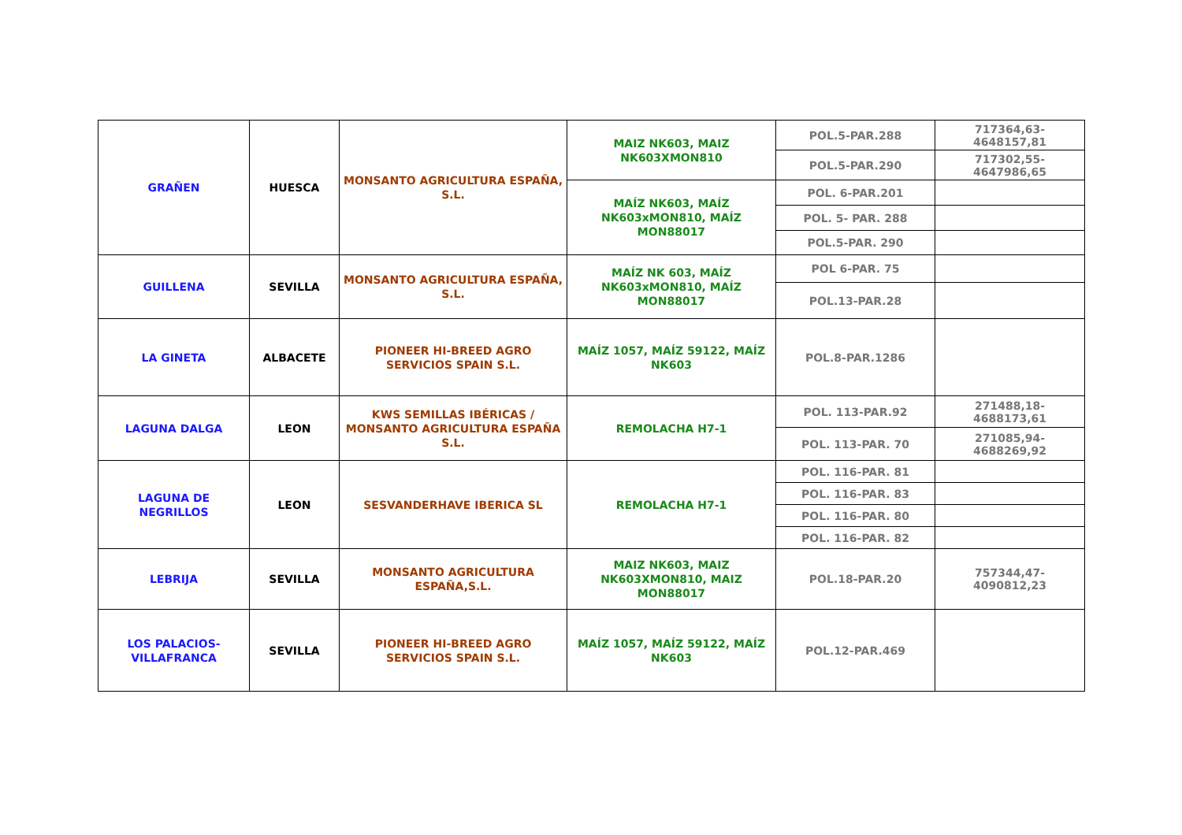| GRAÑEN | HUESCA | MONSANTO AGRICULTURA ESPAÑA, S.L. | MAIZ NK603, MAIZ NK603XMON810 | POL.5-PAR.288 | 717364,63-4648157,81 |
| | | | | POL.5-PAR.290 | 717302,55-4647986,65 |
| | | | MAÍZ NK603, MAÍZ NK603xMON810, MAÍZ MON88017 | POL. 6-PAR.201 | |
| | | | | POL. 5- PAR. 288 | |
| | | | | POL.5-PAR. 290 | |
| GUILLENA | SEVILLA | MONSANTO AGRICULTURA ESPAÑA, S.L. | MAÍZ NK 603, MAÍZ NK603xMON810, MAÍZ MON88017 | POL 6-PAR. 75 | |
| | | | | POL.13-PAR.28 | |
| LA GINETA | ALBACETE | PIONEER HI-BREED AGRO SERVICIOS SPAIN S.L. | MAÍZ 1057, MAÍZ 59122, MAÍZ NK603 | POL.8-PAR.1286 | |
| LAGUNA DALGA | LEON | KWS SEMILLAS IBÉRICAS / MONSANTO AGRICULTURA ESPAÑA S.L. | REMOLACHA H7-1 | POL. 113-PAR.92 | 271488,18-4688173,61 |
| | | | | POL. 113-PAR. 70 | 271085,94-4688269,92 |
| LAGUNA DE NEGRILLOS | LEON | SESVANDERHAVE IBERICA SL | REMOLACHA H7-1 | POL. 116-PAR. 81 | |
| | | | | POL. 116-PAR. 83 | |
| | | | | POL. 116-PAR. 80 | |
| | | | | POL. 116-PAR. 82 | |
| LEBRIJA | SEVILLA | MONSANTO AGRICULTURA ESPAÑA,S.L. | MAIZ NK603, MAIZ NK603XMON810, MAIZ MON88017 | POL.18-PAR.20 | 757344,47-4090812,23 |
| LOS PALACIOS-VILLAFRANCA | SEVILLA | PIONEER HI-BREED AGRO SERVICIOS SPAIN S.L. | MAÍZ 1057, MAÍZ 59122, MAÍZ NK603 | POL.12-PAR.469 | |